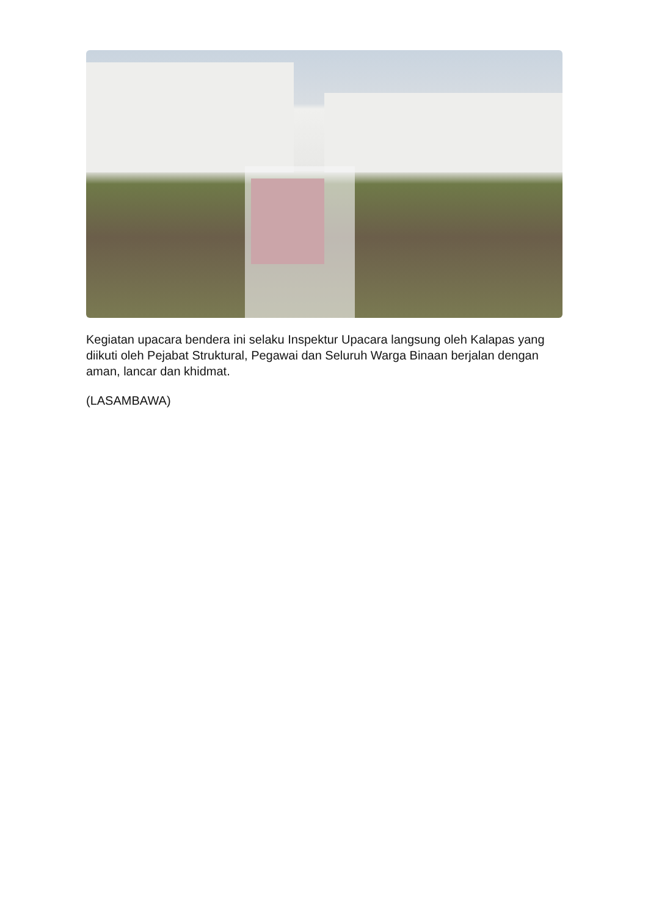Kegiatan upacara bendera ini selaku Inspektur Upacara langsung oleh Kalapas yang diikuti oleh Pejabat Struktural, Pegawai dan Seluruh Warga Binaan berjalan dengan aman, lancar dan khidmat.
(LASAMBAWA)